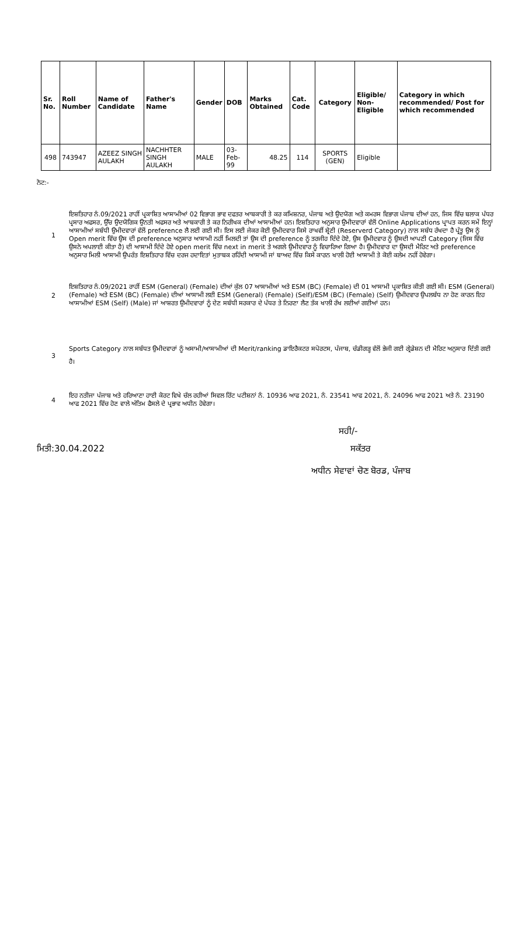| Sr. No. | Roll Number | Name of Candidate | Father's Name | Gender | DOB | Marks Obtained | Cat. Code | Category | Eligible/ Non-Eligible | Category in which recommended/ Post for which recommended |
| --- | --- | --- | --- | --- | --- | --- | --- | --- | --- | --- |
| 498 | 743947 | AZEEZ SINGH AULAKH | NACHHTER SINGH AULAKH | MALE | 03-Feb-99 | 48.25 | 114 | SPORTS (GEN) | Eligible | |
ਨੋਟ:-
1 ਇਸ਼ਤਿਹਾਰ ਨੰ.09/2021 ਰਾਹੀਂ ਪ੍ਰਕਾਸ਼ਿਤ ਆਸਾਮੀਆਂ 02 ਵਿਭਾਗ ਭਾਵ ਦਫਤਰ ਆਬਕਾਰੀ ਤੇ ਕਰ ਕਮਿਸ਼ਨਰ, ਪੰਜਾਬ ਅਤੇ ਉਦਯੋਗ ਅਤੇ ਕਮਰਸ ਵਿਭਾਗ ਪੰਜਾਬ ਦੀਆਂ ਹਨ, ਜਿਸ ਵਿੱਚ ਬਲਾਕ ਪੱਧਰ ਪ੍ਰਸਾਰ ਅਫਸਰ, ਉੱਚ ਉਦਯੋਗਿਕ ਉਨਤੀ ਅਫਸਰ ਅਤੇ ਆਬਕਾਰੀ ਤੇ ਕਰ ਨਿਰੀਖਕ ਦੀਆਂ ਆਸਾਮੀਆਂ ਹਨ। ਇਸ਼ਤਿਹਾਰ ਅਨੁਸਾਰ ਉਮੀਦਵਾਰਾਂ ਵੱਲੋਂ Online Applications ਪ੍ਰਾਪਤ ਕਰਨ ਸਮੇਂ ਇਨ੍ਹਾਂ ਆਸਾਮੀਆਂ ਸਬੰਧੀ ਉਮੀਦਵਾਰਾਂ ਵੱਲੋਂ preference ਲੈ ਲਈ ਗਈ ਸੀ। ਇਸ ਲਈ ਜੇਕਰ ਕੋਈ ਉਮੀਦਵਾਰ ਕਿਸੇ ਰਾਖਵੀਂ ਸ਼੍ਰੇਣੀ (Reserverd Category) ਨਾਲ ਸਬੰਧ ਰੱਖਦਾ ਹੈ ਪ੍ਰੰਤੂ ਉਸ ਨੂੰ Open merit ਵਿੱਚ ਉਸ ਦੀ preference ਅਨੁਸਾਰ ਆਸਾਮੀ ਨਹੀਂ ਮਿਲਦੀ ਤਾਂ ਉਸ ਦੀ preference ਨੂੰ ਤਰਜੀਹ ਦਿੰਦੇ ਹੋਏ, ਉਸ ਉਮੀਦਵਾਰ ਨੂੰ ਉਸਦੀ ਆਪਣੀ Category (ਜਿਸ ਵਿੱਚ ਉਸਨੇ ਅਪਲਾਈ ਕੀਤਾ ਹੈ) ਦੀ ਆਸਾਮੀ ਦਿੰਦੇ ਹੋਏ open merit ਵਿੱਚ next in merit ਤੇ ਅਗਲੇ ਉਮੀਦਵਾਰ ਨੂੰ ਵਿਚਾਰਿਆ ਗਿਆ ਹੈ। ਉਮੀਦਵਾਰ ਦਾ ਉਸਦੀ ਮੈਰਿਟ ਅਤੇ preference ਅਨੁਸਾਰ ਮਿਲੀ ਆਸਾਮੀ ਉਪਰੰਤ ਇਸ਼ਤਿਹਾਰ ਵਿੱਚ ਦਰਜ ਹਦਾਇਤਾਂ ਮੁਤਾਬਕ ਰਹਿੰਦੀ ਆਸਾਮੀ ਜਾਂ ਬਾਅਦ ਵਿੱਚ ਕਿਸੇ ਕਾਰਨ ਖਾਲੀ ਹੋਈ ਆਸਾਮੀ ਤੇ ਕੋਈ ਕਲੇਮ ਨਹੀਂ ਹੋਵੇਗਾ।
2 ਇਸ਼ਤਿਹਾਰ ਨੰ.09/2021 ਰਾਹੀਂ ESM (General) (Female) ਦੀਆਂ ਕੁੱਲ 07 ਆਸਾਮੀਆਂ ਅਤੇ ESM (BC) (Female) ਦੀ 01 ਆਸਾਮੀ ਪ੍ਰਕਾਸ਼ਿਤ ਕੀਤੀ ਗਈ ਸੀ। ESM (General) (Female) ਅਤੇ ESM (BC) (Female) ਦੀਆਂ ਆਸਾਮੀ ਲਈ ESM (General) (Female) (Self)/ESM (BC) (Female) (Self) ਉਮੀਦਵਾਰ ਉਪਲਬੱਧ ਨਾ ਹੋਣ ਕਾਰਨ ਇਹ ਆਸਾਮੀਆਂ ESM (Self) (Male) ਜਾਂ ਆਸ਼ਰਤ ਉਮੀਦਵਾਰਾਂ ਨੂੰ ਦੇਣ ਸਬੰਧੀ ਸਰਕਾਰ ਦੇ ਪੱਧਰ ਤੇ ਨਿਰਣਾ ਲੈਣ ਤੱਕ ਖਾਲੀ ਰੱਖ ਲਈਆਂ ਗਈਆਂ ਹਨ।
3
Sports Category ਨਾਲ ਸਬੰਧਤ ਉਮੀਦਵਾਰਾਂ ਨੂੰ ਅਸਾਮੀ/ਆਸਾਮੀਆਂ ਦੀ Merit/ranking ਡਾਇਰੈਕਟਰ ਸਪੋਰਟਸ, ਪੰਜਾਬ, ਚੰਡੀਗੜ੍ਹ ਵੱਲੋਂ ਭੇਜੀ ਗਈ ਗ੍ਰੇਡੇਸ਼ਨ ਦੀ ਮੈਰਿਟ ਅਨੁਸਾਰ ਦਿੱਤੀ ਗਈ ਹੈ।
4 ਇਹ ਨਤੀਜਾ ਪੰਜਾਬ ਅਤੇ ਹਰਿਆਣਾ ਹਾਈ ਕੋਰਟ ਵਿਖੇ ਚੱਲ ਰਹੀਆਂ ਸਿਵਲ ਰਿੱਟ ਪਟੀਸ਼ਨਾਂ ਨੰ. 10936 ਆਫ 2021, ਨੰ. 23541 ਆਫ 2021, ਨੰ. 24096 ਆਫ 2021 ਅਤੇ ਨੰ. 23190 ਆਫ 2021 ਵਿੱਚ ਹੋਣ ਵਾਲੇ ਅੰਤਿਮ ਫੈਸਲੇ ਦੇ ਪ੍ਰਭਾਵ ਅਧੀਨ ਹੋਵੇਗਾ।
ਸਹੀ/-
ਮਿਤੀ:30.04.2022 ਸਕੱਤਰ
ਅਧੀਨ ਸੇਵਾਵਾਂ ਚੋਣ ਬੋਰਡ, ਪੰਜਾਬ